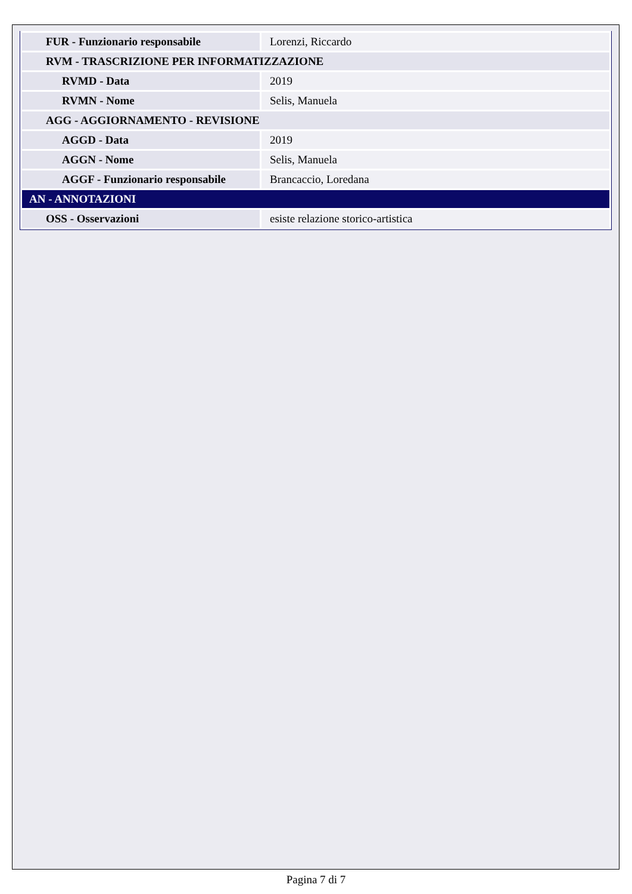| FUR - Funzionario responsabile | Lorenzi, Riccardo |
| RVM - TRASCRIZIONE PER INFORMATIZZAZIONE | |
| RVMD - Data | 2019 |
| RVMN - Nome | Selis, Manuela |
| AGG - AGGIORNAMENTO - REVISIONE | |
| AGGD - Data | 2019 |
| AGGN - Nome | Selis, Manuela |
| AGGF - Funzionario responsabile | Brancaccio, Loredana |
| AN - ANNOTAZIONI | |
| OSS - Osservazioni | esiste relazione storico-artistica |
Pagina 7 di 7